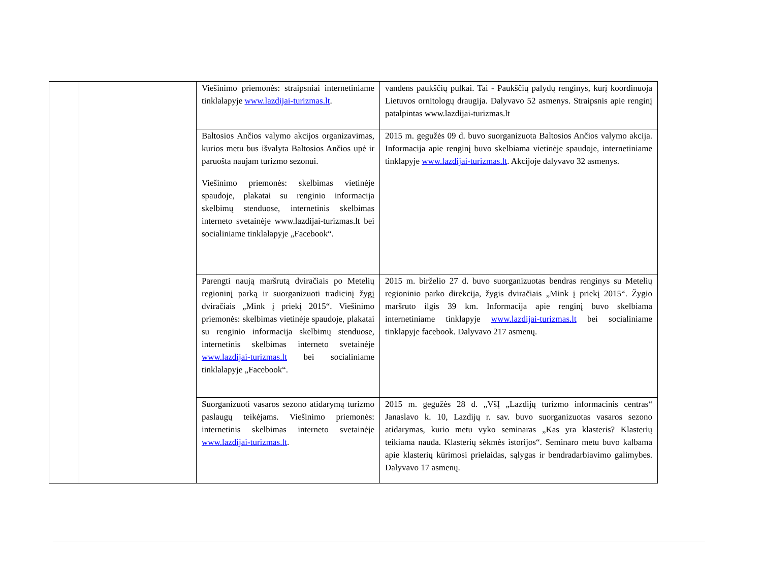| | | Viešinimo priemonės: straipsniai internetiniame tinklalapyje www.lazdijai-turizmas.lt . | vandens paukščių pulkai. Tai - Paukščių palydų renginys, kurį koordinuoja Lietuvos ornitologų draugija. Dalyvavo 52 asmenys. Straipsnis apie renginį patalpintas www.lazdijai-turizmas.lt |
| | | Baltosios Ančios valymo akcijos organizavimas, kurios metu bus išvalyta Baltosios Ančios upė ir paruošta naujam turizmo sezonui. Viešinimo priemonės: skelbimas vietinėje spaudoje, plakatai su renginio informacija skelbimų stenduose, internetinis skelbimas interneto svetainėje www.lazdijai-turizmas.lt bei socialiniame tinklalapyje „Facebook“. | 2015 m. gegužės 09 d. buvo suorganizuota Baltosios Ančios valymo akcija. Informacija apie renginį buvo skelbiama vietinėje spaudoje, internetiniame tinklapyje www.lazdijai-turizmas.lt . Akcijoje dalyvavo 32 asmenys. |
| | | Parengti naują maršrutą dviračiais po Metelių regioninį parką ir suorganizuoti tradicinį žygį dviračiais „Mink į priekį 2015“. Viešinimo priemonės: skelbimas vietinėje spaudoje, plakatai su renginio informacija skelbimų stenduose, internetinis skelbimas interneto svetainėje www.lazdijai-turizmas.lt bei socialiniame tinklalapyje „Facebook“. | 2015 m. birželio 27 d. buvo suorganizuotas bendras renginys su Metelių regioninio parko direkcija, žygis dviračiais „Mink į priekį 2015“. Žygio maršruto ilgis 39 km. Informacija apie renginį buvo skelbiama internetiniame tinklapyje www.lazdijai-turizmas.lt bei socialiniame tinklapyje facebook. Dalyvavo 217 asmenų. |
| | | Suorganizuoti vasaros sezono atidarymą turizmo paslaugų teikėjams. Viešinimo priemonės: internetinis skelbimas interneto svetainėje www.lazdijai-turizmas.lt . | 2015 m. gegužės 28 d. „VšĮ „Lazdijų turizmo informacinis centras“ Janaslavo k. 10, Lazdijų r. sav. buvo suorganizuotas vasaros sezono atidarymas, kurio metu vyko seminaras „Kas yra klasteris? Klasterių teikiama nauda. Klasterių sėkmės istorijos“. Seminaro metu buvo kalbama apie klasterių kūrimosi prielaidas, sąlygas ir bendradarbiavimo galimybes. Dalyvavo 17 asmenų. |